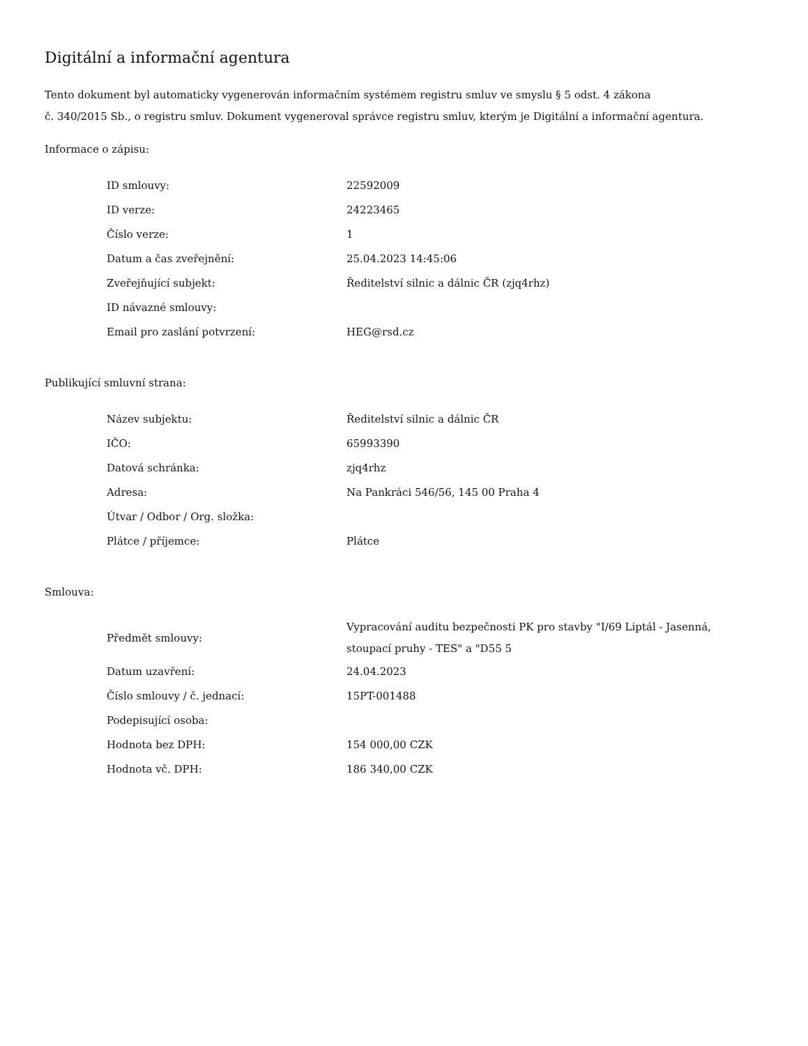Digitální a informační agentura
Tento dokument byl automaticky vygenerován informačním systémem registru smluv ve smyslu § 5 odst. 4 zákona
č. 340/2015 Sb., o registru smluv. Dokument vygeneroval správce registru smluv, kterým je Digitální a informační agentura.
Informace o zápisu:
| ID smlouvy: | 22592009 |
| ID verze: | 24223465 |
| Číslo verze: | 1 |
| Datum a čas zveřejnění: | 25.04.2023 14:45:06 |
| Zveřejňující subjekt: | Ředitelství silnic a dálnic ČR (zjq4rhz) |
| ID návazné smlouvy: | |
| Email pro zaslání potvrzení: | HEG@rsd.cz |
Publikující smluvní strana:
| Název subjektu: | Ředitelství silnic a dálnic ČR |
| IČO: | 65993390 |
| Datová schránka: | zjq4rhz |
| Adresa: | Na Pankráci 546/56, 145 00 Praha 4 |
| Útvar / Odbor / Org. složka: | |
| Plátce / příjemce: | Plátce |
Smlouva:
| Předmět smlouvy: | Vypracování auditu bezpečnosti PK pro stavby "I/69 Liptál - Jasenná, stoupací pruhy - TES" a "D55 5 |
| Datum uzavření: | 24.04.2023 |
| Číslo smlouvy / č. jednací: | 15PT-001488 |
| Podepisující osoba: | |
| Hodnota bez DPH: | 154 000,00 CZK |
| Hodnota vč. DPH: | 186 340,00 CZK |